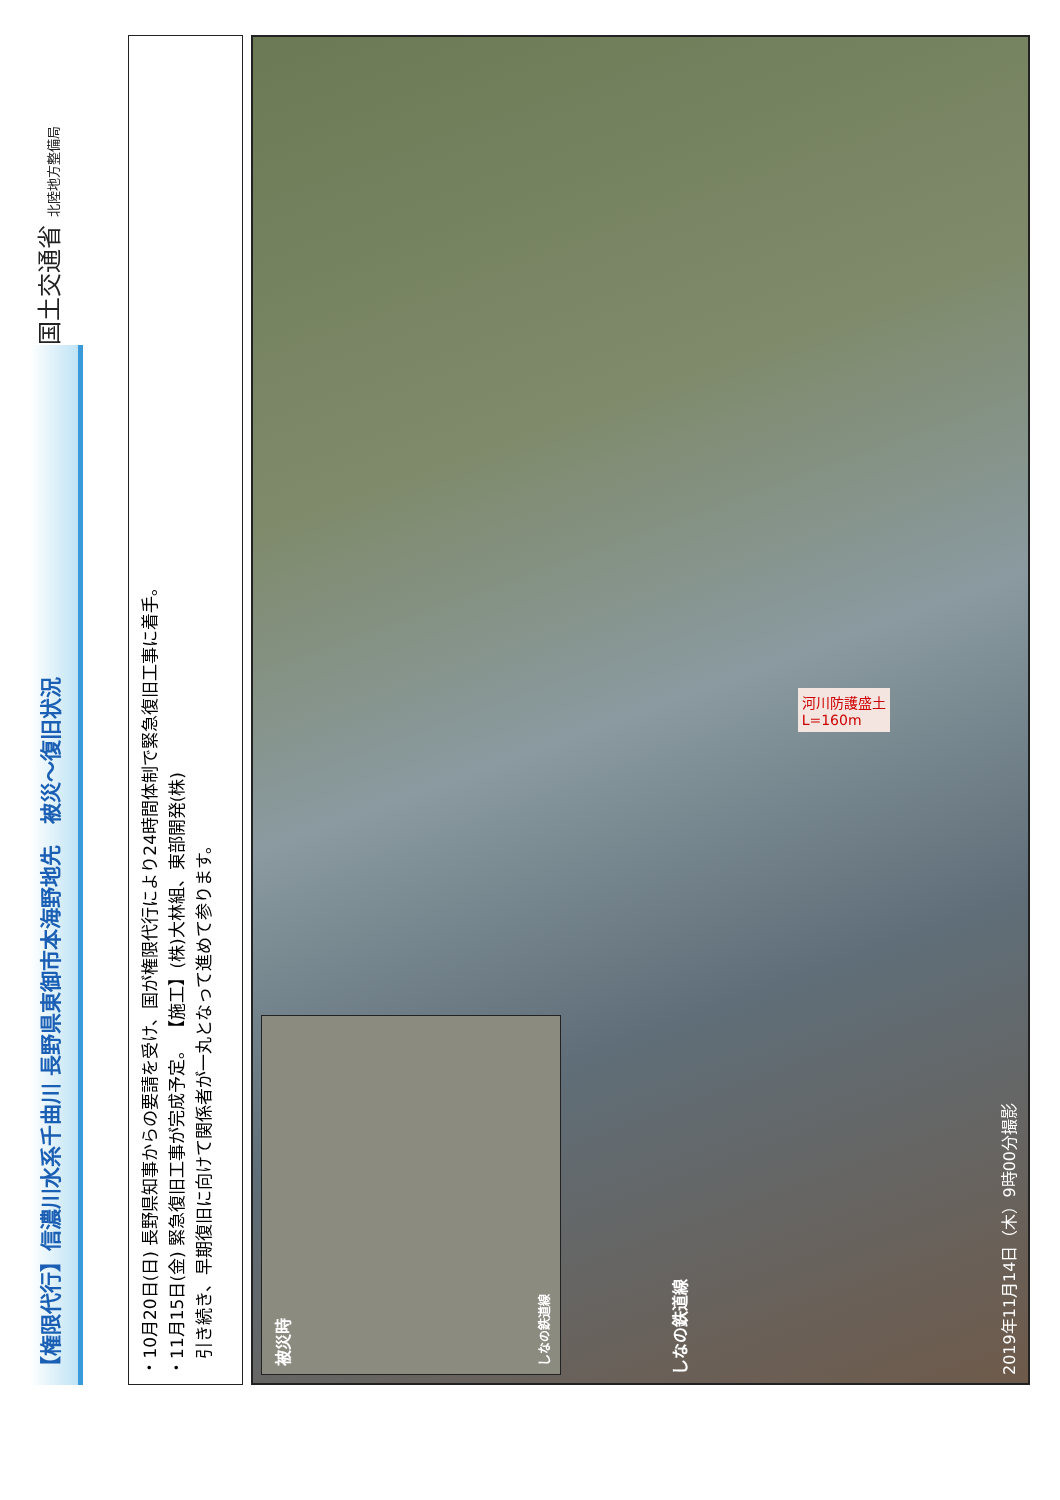国土交通省 北陸地方整備局
【権限代行】信濃川水系千曲川 長野県東御市本海野地先　被災～復旧状況
・10月20日(日) 長野県知事からの要請を受け、国が権限代行により24時間体制で緊急復旧工事に着手。
・11月15日(金) 緊急復旧工事が完成予定。 【施工】(株)大林組、東部開発(株)
　引き続き、早期復旧に向けて関係者が一丸となって進めて参ります。
被災時 しなの鉄道線
しなの鉄道線
河川防護盛土
L=160m
2019年11月14日（木）9時00分撮影